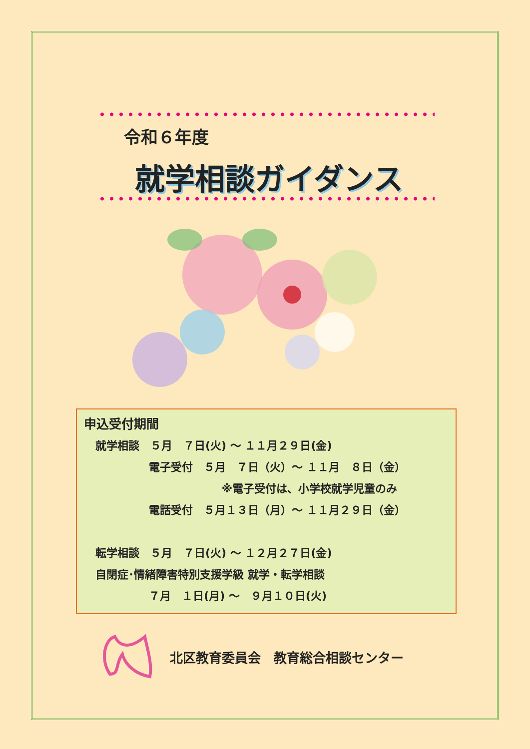令和６年度
就学相談ガイダンス
申込受付期間
就学相談　５月　７日(火) ～ １１月２９日(金)
電子受付　５月　７日（火）～ １１月　８日（金）
※電子受付は、小学校就学児童のみ
電話受付　５月１３日（月）～ １１月２９日（金）
転学相談　５月　７日(火) ～ １２月２７日(金)
自閉症･情緒障害特別支援学級 就学・転学相談
７月　１日(月) ～　９月１０日(火)
北区教育委員会　教育総合相談センター